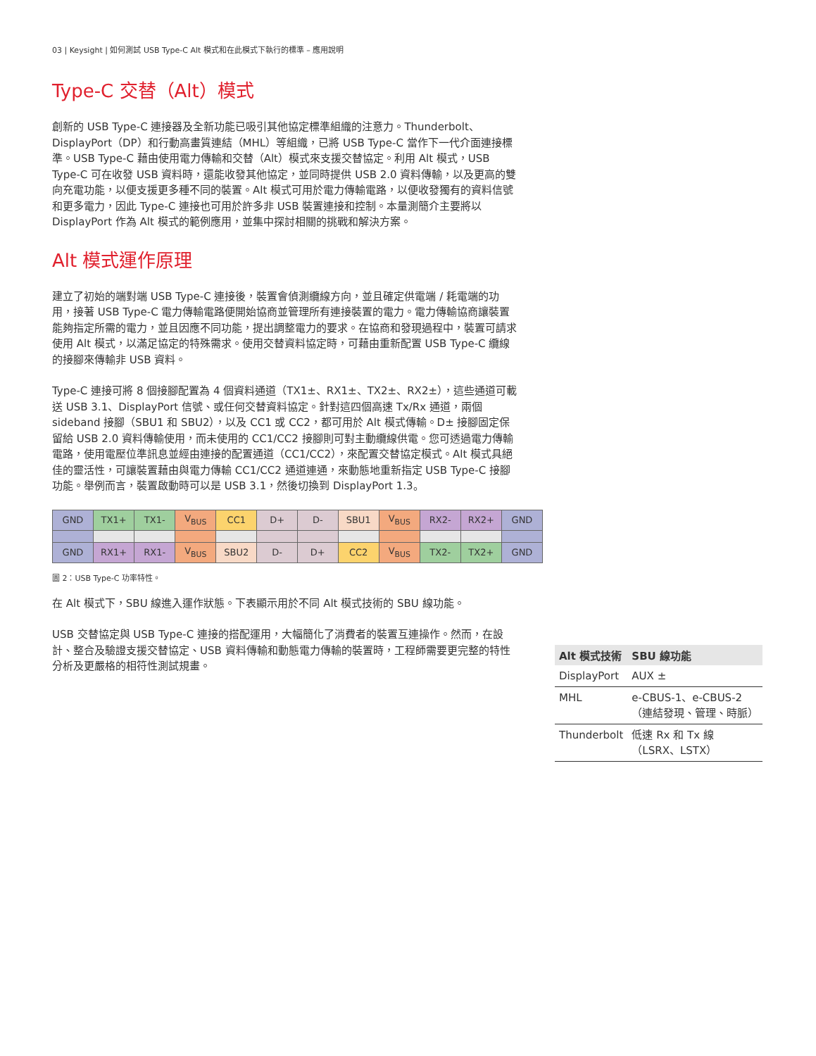03 | Keysight | 如何測試 USB Type-C Alt 模式和在此模式下執行的標準 – 應用說明
Type-C 交替（Alt）模式
創新的 USB Type-C 連接器及全新功能已吸引其他協定標準組織的注意力。Thunderbolt、DisplayPort（DP）和行動高畫質連結（MHL）等組織，已將 USB Type-C 當作下一代介面連接標準。USB Type-C 藉由使用電力傳輸和交替（Alt）模式來支援交替協定。利用 Alt 模式，USB Type-C 可在收發 USB 資料時，還能收發其他協定，並同時提供 USB 2.0 資料傳輸，以及更高的雙向充電功能，以便支援更多種不同的裝置。Alt 模式可用於電力傳輸電路，以便收發獨有的資料信號和更多電力，因此 Type-C 連接也可用於許多非 USB 裝置連接和控制。本量測簡介主要將以 DisplayPort 作為 Alt 模式的範例應用，並集中探討相關的挑戰和解決方案。
Alt 模式運作原理
建立了初始的端對端 USB Type-C 連接後，裝置會偵測纜線方向，並且確定供電端 / 耗電端的功用，接著 USB Type-C 電力傳輸電路便開始協商並管理所有連接裝置的電力。電力傳輸協商讓裝置能夠指定所需的電力，並且因應不同功能，提出調整電力的要求。在協商和發現過程中，裝置可請求使用 Alt 模式，以滿足協定的特殊需求。使用交替資料協定時，可藉由重新配置 USB Type-C 纜線的接腳來傳輸非 USB 資料。
Type-C 連接可將 8 個接腳配置為 4 個資料通道（TX1±、RX1±、TX2±、RX2±），這些通道可載送 USB 3.1、DisplayPort 信號、或任何交替資料協定。針對這四個高速 Tx/Rx 通道，兩個 sideband 接腳（SBU1 和 SBU2），以及 CC1 或 CC2，都可用於 Alt 模式傳輸。D± 接腳固定保留給 USB 2.0 資料傳輸使用，而未使用的 CC1/CC2 接腳則可對主動纜線供電。您可透過電力傳輸電路，使用電壓位準訊息並經由連接的配置通道（CC1/CC2），來配置交替協定模式。Alt 模式具絕佳的靈活性，可讓裝置藉由與電力傳輸 CC1/CC2 通道連通，來動態地重新指定 USB Type-C 接腳功能。舉例而言，裝置啟動時可以是 USB 3.1，然後切換到 DisplayPort 1.3。
| GND | TX1+ | TX1- | V<sub>BUS</sub> | CC1 | D+ | D- | SBU1 | V<sub>BUS</sub> | RX2- | RX2+ | GND |
| GND | RX1+ | RX1- | V<sub>BUS</sub> | SBU2 | D- | D+ | CC2 | V<sub>BUS</sub> | TX2- | TX2+ | GND |
圖 2：USB Type-C 功率特性。
在 Alt 模式下，SBU 線進入運作狀態。下表顯示用於不同 Alt 模式技術的 SBU 線功能。
USB 交替協定與 USB Type-C 連接的搭配運用，大幅簡化了消費者的裝置互連操作。然而，在設計、整合及驗證支援交替協定、USB 資料傳輸和動態電力傳輸的裝置時，工程師需要更完整的特性分析及更嚴格的相符性測試規畫。
| Alt 模式技術 | SBU 線功能 |
| --- | --- |
| DisplayPort | AUX ± |
| MHL | e-CBUS-1、e-CBUS-2（連結發現、管理、時脈） |
| Thunderbolt | 低速 Rx 和 Tx 線（LSRX、LSTX） |